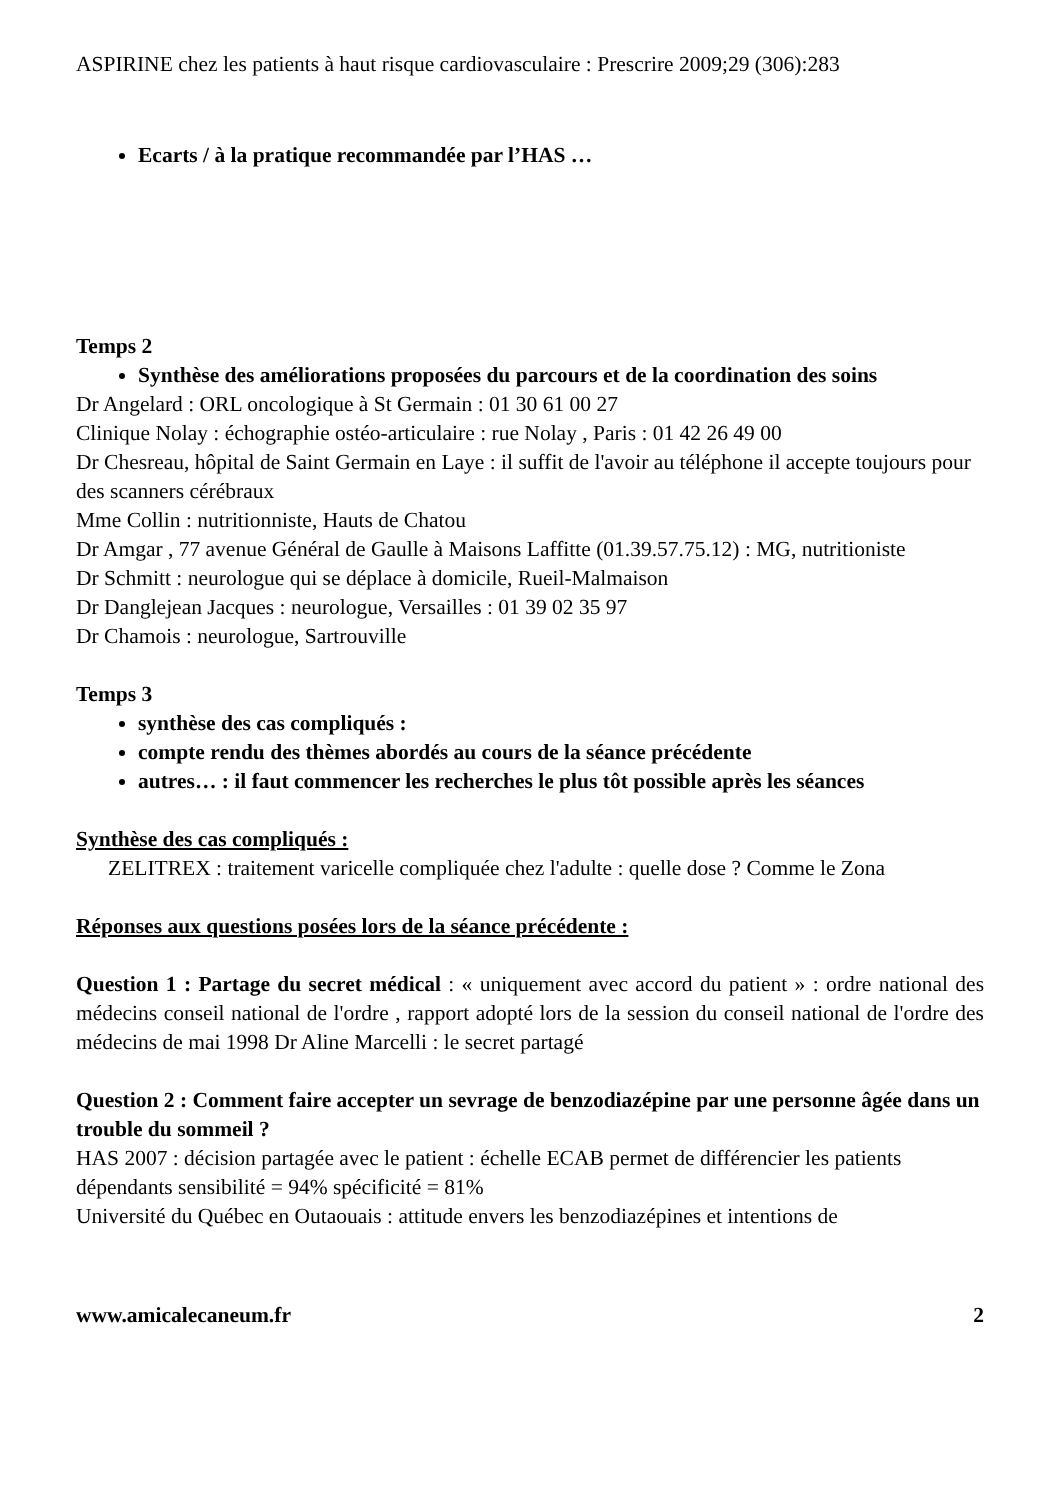ASPIRINE chez les patients à haut risque cardiovasculaire : Prescrire 2009;29 (306):283
Ecarts / à la pratique recommandée par l’HAS …
Temps 2
Synthèse des améliorations proposées du parcours et de la coordination des soins
Dr Angelard : ORL oncologique à St Germain : 01 30 61 00 27
Clinique Nolay : échographie ostéo-articulaire : rue Nolay , Paris : 01 42 26 49 00
Dr Chesreau, hôpital de Saint Germain en Laye : il suffit de l'avoir au téléphone il accepte toujours pour des scanners cérébraux
Mme Collin : nutritionniste, Hauts de Chatou
Dr Amgar , 77 avenue Général de Gaulle à Maisons Laffitte (01.39.57.75.12) : MG, nutritioniste
Dr Schmitt : neurologue qui se déplace à domicile, Rueil-Malmaison
Dr Danglejean Jacques : neurologue, Versailles : 01 39 02 35 97
Dr Chamois : neurologue, Sartrouville
Temps 3
synthèse des cas compliqués :
compte rendu des thèmes abordés au cours de la séance précédente
autres… : il faut commencer les recherches le plus tôt possible après les séances
Synthèse des cas compliqués :
ZELITREX : traitement varicelle compliquée chez l'adulte : quelle dose ? Comme le Zona
Réponses aux questions posées lors de la séance précédente :
Question 1 : Partage du secret médical : « uniquement avec accord du patient » : ordre national des médecins conseil national de l'ordre , rapport adopté lors de la session du conseil national de l'ordre des médecins de mai 1998 Dr Aline Marcelli : le secret partagé
Question 2 : Comment faire accepter un sevrage de benzodiazépine par une personne âgée dans un trouble du sommeil ?
HAS 2007 : décision partagée avec le patient : échelle ECAB permet de différencier les patients dépendants sensibilité = 94% spécificité = 81%
Université du Québec en Outaouais : attitude envers les benzodiazépines et intentions de
www.amicalecaneum.fr 2